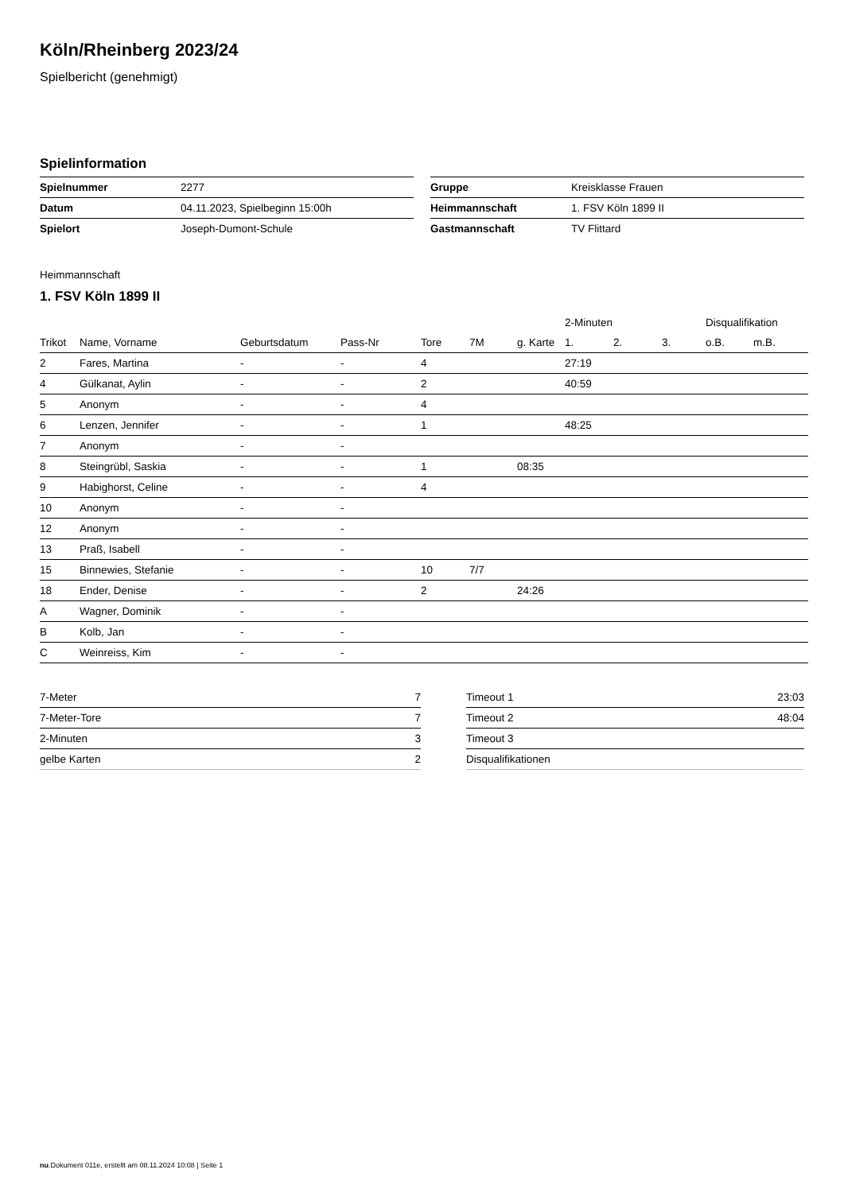Köln/Rheinberg 2023/24
Spielbericht (genehmigt)
Spielinformation
| Spielnummer | 2277 |
| Datum | 04.11.2023, Spielbeginn 15:00h |
| Spielort | Joseph-Dumont-Schule |
| Gruppe | Kreisklasse Frauen |
| Heimmannschaft | 1. FSV Köln 1899 II |
| Gastmannschaft | TV Flittard |
Heimmannschaft
1. FSV Köln 1899 II
| | | | | | | | 2-Minuten | | | Disqualifikation | |
| --- | --- | --- | --- | --- | --- | --- | --- | --- | --- | --- | --- |
| Trikot | Name, Vorname | Geburtsdatum | Pass-Nr | Tore | 7M | g. Karte | 1. | 2. | 3. | o.B. | m.B. |
| 2 | Fares, Martina | - | - | 4 | | | 27:19 | | | | |
| 4 | Gülkanat, Aylin | - | - | 2 | | | 40:59 | | | | |
| 5 | Anonym | - | - | 4 | | | | | | | |
| 6 | Lenzen, Jennifer | - | - | 1 | | | 48:25 | | | | |
| 7 | Anonym | - | - | | | | | | | | |
| 8 | Steingrübl, Saskia | - | - | 1 | | 08:35 | | | | | |
| 9 | Habighorst, Celine | - | - | 4 | | | | | | | |
| 10 | Anonym | - | - | | | | | | | | |
| 12 | Anonym | - | - | | | | | | | | |
| 13 | Praß, Isabell | - | - | | | | | | | | |
| 15 | Binnewies, Stefanie | - | - | 10 | 7/7 | | | | | | |
| 18 | Ender, Denise | - | - | 2 | | 24:26 | | | | | |
| A | Wagner, Dominik | - | - | | | | | | | | |
| B | Kolb, Jan | - | - | | | | | | | | |
| C | Weinreiss, Kim | - | - | | | | | | | | |
| 7-Meter | 7 |
| 7-Meter-Tore | 7 |
| 2-Minuten | 3 |
| gelbe Karten | 2 |
| Timeout 1 | 23:03 |
| Timeout 2 | 48:04 |
| Timeout 3 | |
| Disqualifikationen | |
nu.Dokument 011e, erstellt am 08.11.2024 10:08 | Seite 1